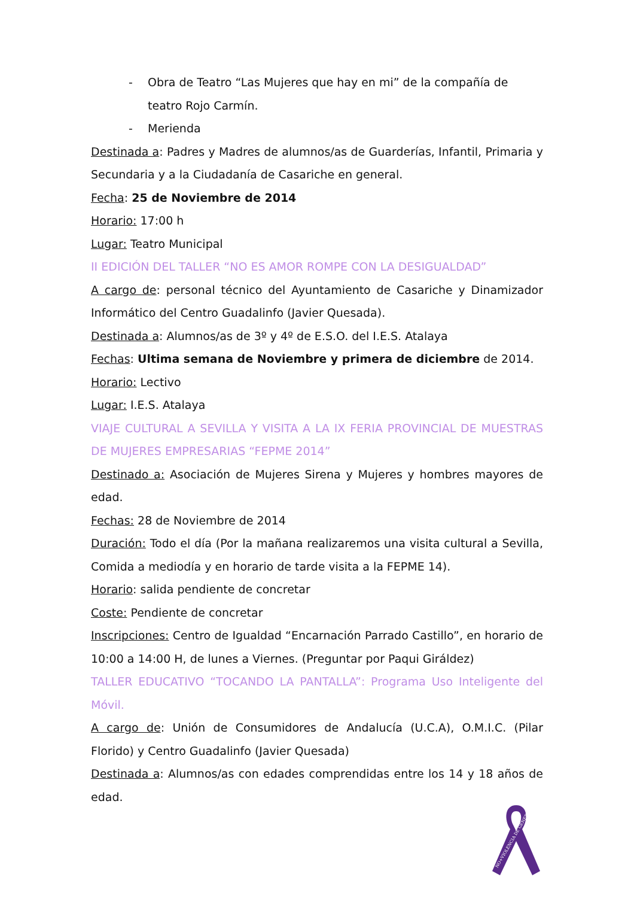- Obra de Teatro “Las Mujeres que hay en mi” de la compañía de teatro Rojo Carmín.
- Merienda
Destinada a: Padres y Madres de alumnos/as de Guarderías, Infantil, Primaria y Secundaria y a la Ciudadanía de Casariche en general.
Fecha: 25 de Noviembre de 2014
Horario: 17:00 h
Lugar: Teatro Municipal
II EDICIÓN DEL TALLER “NO ES AMOR ROMPE CON LA DESIGUALDAD”
A cargo de: personal técnico del Ayuntamiento de Casariche y Dinamizador Informático del Centro Guadalinfo (Javier Quesada).
Destinada a: Alumnos/as de 3º y 4º de E.S.O. del I.E.S. Atalaya
Fechas: Ultima semana de Noviembre y primera de diciembre de 2014.
Horario: Lectivo
Lugar: I.E.S. Atalaya
VIAJE CULTURAL A SEVILLA Y VISITA A LA IX FERIA PROVINCIAL DE MUESTRAS DE MUJERES EMPRESARIAS “FEPME 2014”
Destinado a: Asociación de Mujeres Sirena y Mujeres y hombres mayores de edad.
Fechas: 28 de Noviembre de 2014
Duración: Todo el día (Por la mañana realizaremos una visita cultural a Sevilla, Comida a mediodía y en horario de tarde visita a la FEPME 14).
Horario: salida pendiente de concretar
Coste: Pendiente de concretar
Inscripciones: Centro de Igualdad “Encarnación Parrado Castillo”, en horario de 10:00 a 14:00 H, de lunes a Viernes. (Preguntar por Paqui Giráldez)
TALLER EDUCATIVO “TOCANDO LA PANTALLA”: Programa Uso Inteligente del Móvil.
A cargo de: Unión de Consumidores de Andalucía (U.C.A), O.M.I.C. (Pilar Florido) y Centro Guadalinfo (Javier Quesada)
Destinada a: Alumnos/as con edades comprendidas entre los 14 y 18 años de edad.
NO+VIOLENCIA DE GÉNERO